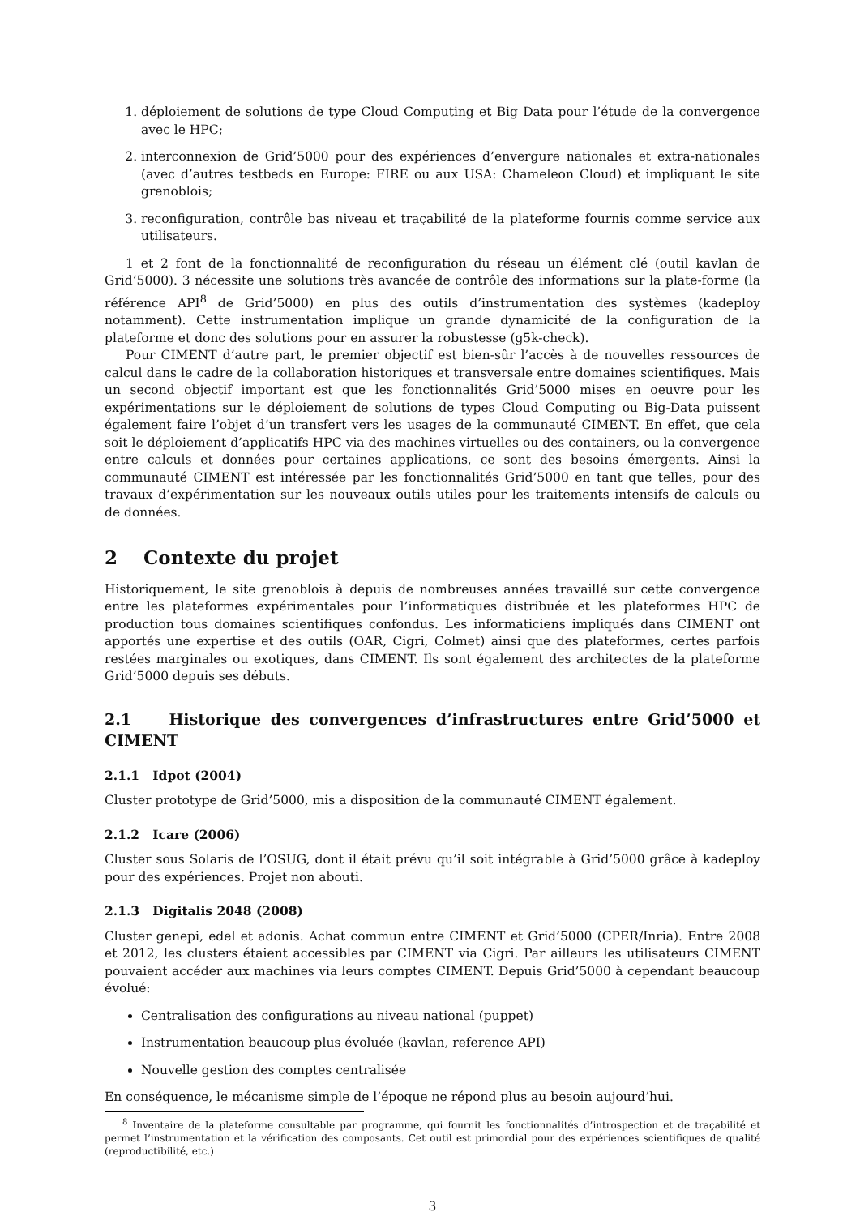1. déploiement de solutions de type Cloud Computing et Big Data pour l’étude de la convergence avec le HPC;
2. interconnexion de Grid’5000 pour des expériences d’envergure nationales et extra-nationales (avec d’autres testbeds en Europe: FIRE ou aux USA: Chameleon Cloud) et impliquant le site grenoblois;
3. reconfiguration, contrôle bas niveau et traçabilité de la plateforme fournis comme service aux utilisateurs.
1 et 2 font de la fonctionnalité de reconfiguration du réseau un élément clé (outil kavlan de Grid’5000). 3 nécessite une solutions très avancée de contrôle des informations sur la plate-forme (la référence API<sup>8</sup> de Grid’5000) en plus des outils d’instrumentation des systèmes (kadeploy notamment). Cette instrumentation implique un grande dynamicité de la configuration de la plateforme et donc des solutions pour en assurer la robustesse (g5k-check).
Pour CIMENT d’autre part, le premier objectif est bien-sûr l’accès à de nouvelles ressources de calcul dans le cadre de la collaboration historiques et transversale entre domaines scientifiques. Mais un second objectif important est que les fonctionnalités Grid’5000 mises en oeuvre pour les expérimentations sur le déploiement de solutions de types Cloud Computing ou Big-Data puissent également faire l’objet d’un transfert vers les usages de la communauté CIMENT. En effet, que cela soit le déploiement d’applicatifs HPC via des machines virtuelles ou des containers, ou la convergence entre calculs et données pour certaines applications, ce sont des besoins émergents. Ainsi la communauté CIMENT est intéressée par les fonctionnalités Grid’5000 en tant que telles, pour des travaux d’expérimentation sur les nouveaux outils utiles pour les traitements intensifs de calculs ou de données.
2 Contexte du projet
Historiquement, le site grenoblois à depuis de nombreuses années travaillé sur cette convergence entre les plateformes expérimentales pour l’informatiques distribuée et les plateformes HPC de production tous domaines scientifiques confondus. Les informaticiens impliqués dans CIMENT ont apportés une expertise et des outils (OAR, Cigri, Colmet) ainsi que des plateformes, certes parfois restées marginales ou exotiques, dans CIMENT. Ils sont également des architectes de la plateforme Grid’5000 depuis ses débuts.
2.1 Historique des convergences d’infrastructures entre Grid’5000 et CIMENT
2.1.1 Idpot (2004)
Cluster prototype de Grid’5000, mis a disposition de la communauté CIMENT également.
2.1.2 Icare (2006)
Cluster sous Solaris de l’OSUG, dont il était prévu qu’il soit intégrable à Grid’5000 grâce à kadeploy pour des expériences. Projet non abouti.
2.1.3 Digitalis 2048 (2008)
Cluster genepi, edel et adonis. Achat commun entre CIMENT et Grid’5000 (CPER/Inria). Entre 2008 et 2012, les clusters étaient accessibles par CIMENT via Cigri. Par ailleurs les utilisateurs CIMENT pouvaient accéder aux machines via leurs comptes CIMENT. Depuis Grid’5000 à cependant beaucoup évolué:
Centralisation des configurations au niveau national (puppet)
Instrumentation beaucoup plus évoluée (kavlan, reference API)
Nouvelle gestion des comptes centralisée
En conséquence, le mécanisme simple de l’époque ne répond plus au besoin aujourd’hui.
<sup>8</sup> Inventaire de la plateforme consultable par programme, qui fournit les fonctionnalités d’introspection et de traçabilité et permet l’instrumentation et la vérification des composants. Cet outil est primordial pour des expériences scientifiques de qualité (reproductibilité, etc.)
3